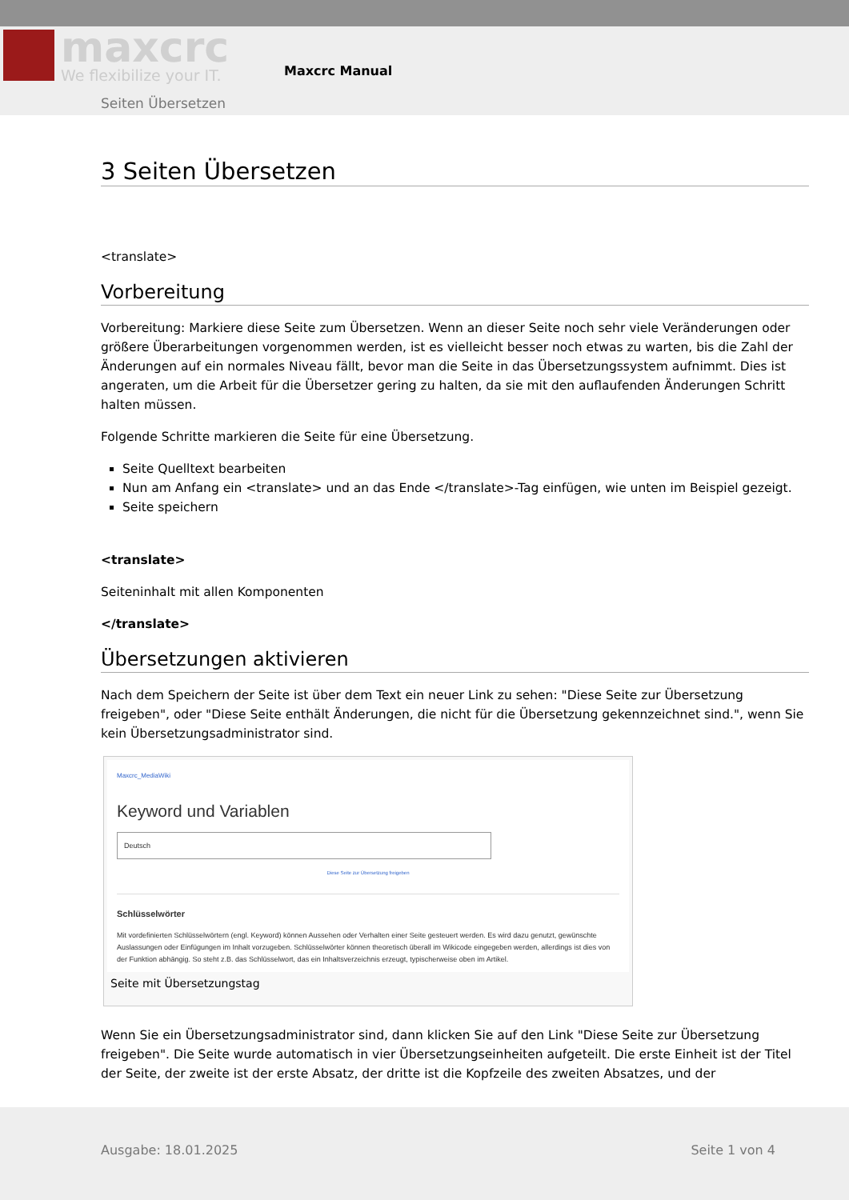maxcrc We flexibilize your IT. Maxcrc Manual
Seiten Übersetzen
3 Seiten Übersetzen
<translate>
Vorbereitung
Vorbereitung: Markiere diese Seite zum Übersetzen. Wenn an dieser Seite noch sehr viele Veränderungen oder größere Überarbeitungen vorgenommen werden, ist es vielleicht besser noch etwas zu warten, bis die Zahl der Änderungen auf ein normales Niveau fällt, bevor man die Seite in das Übersetzungssystem aufnimmt. Dies ist angeraten, um die Arbeit für die Übersetzer gering zu halten, da sie mit den auflaufenden Änderungen Schritt halten müssen.
Folgende Schritte markieren die Seite für eine Übersetzung.
Seite Quelltext bearbeiten
Nun am Anfang ein <translate> und an das Ende </translate>-Tag einfügen, wie unten im Beispiel gezeigt.
Seite speichern
<translate>
Seiteninhalt mit allen Komponenten
</translate>
Übersetzungen aktivieren
Nach dem Speichern der Seite ist über dem Text ein neuer Link zu sehen: "Diese Seite zur Übersetzung freigeben", oder "Diese Seite enthält Änderungen, die nicht für die Übersetzung gekennzeichnet sind.", wenn Sie kein Übersetzungsadministrator sind.
Maxcrc_MediaWiki
Keyword und Variablen
Deutsch
Diese Seite zur Übersetzung freigeben
Schlüsselwörter
Mit vordefinierten Schlüsselwörtern (engl. Keyword) können Aussehen oder Verhalten einer Seite gesteuert werden. Es wird dazu genutzt, gewünschte Auslassungen oder Einfügungen im Inhalt vorzugeben. Schlüsselwörter können theoretisch überall im Wikicode eingegeben werden, allerdings ist dies von der Funktion abhängig. So steht z.B. das Schlüsselwort, das ein Inhaltsverzeichnis erzeugt, typischerweise oben im Artikel.
Seite mit Übersetzungstag
Wenn Sie ein Übersetzungsadministrator sind, dann klicken Sie auf den Link "Diese Seite zur Übersetzung freigeben". Die Seite wurde automatisch in vier Übersetzungseinheiten aufgeteilt. Die erste Einheit ist der Titel der Seite, der zweite ist der erste Absatz, der dritte ist die Kopfzeile des zweiten Absatzes, und der
Ausgabe: 18.01.2025 Seite 1 von 4